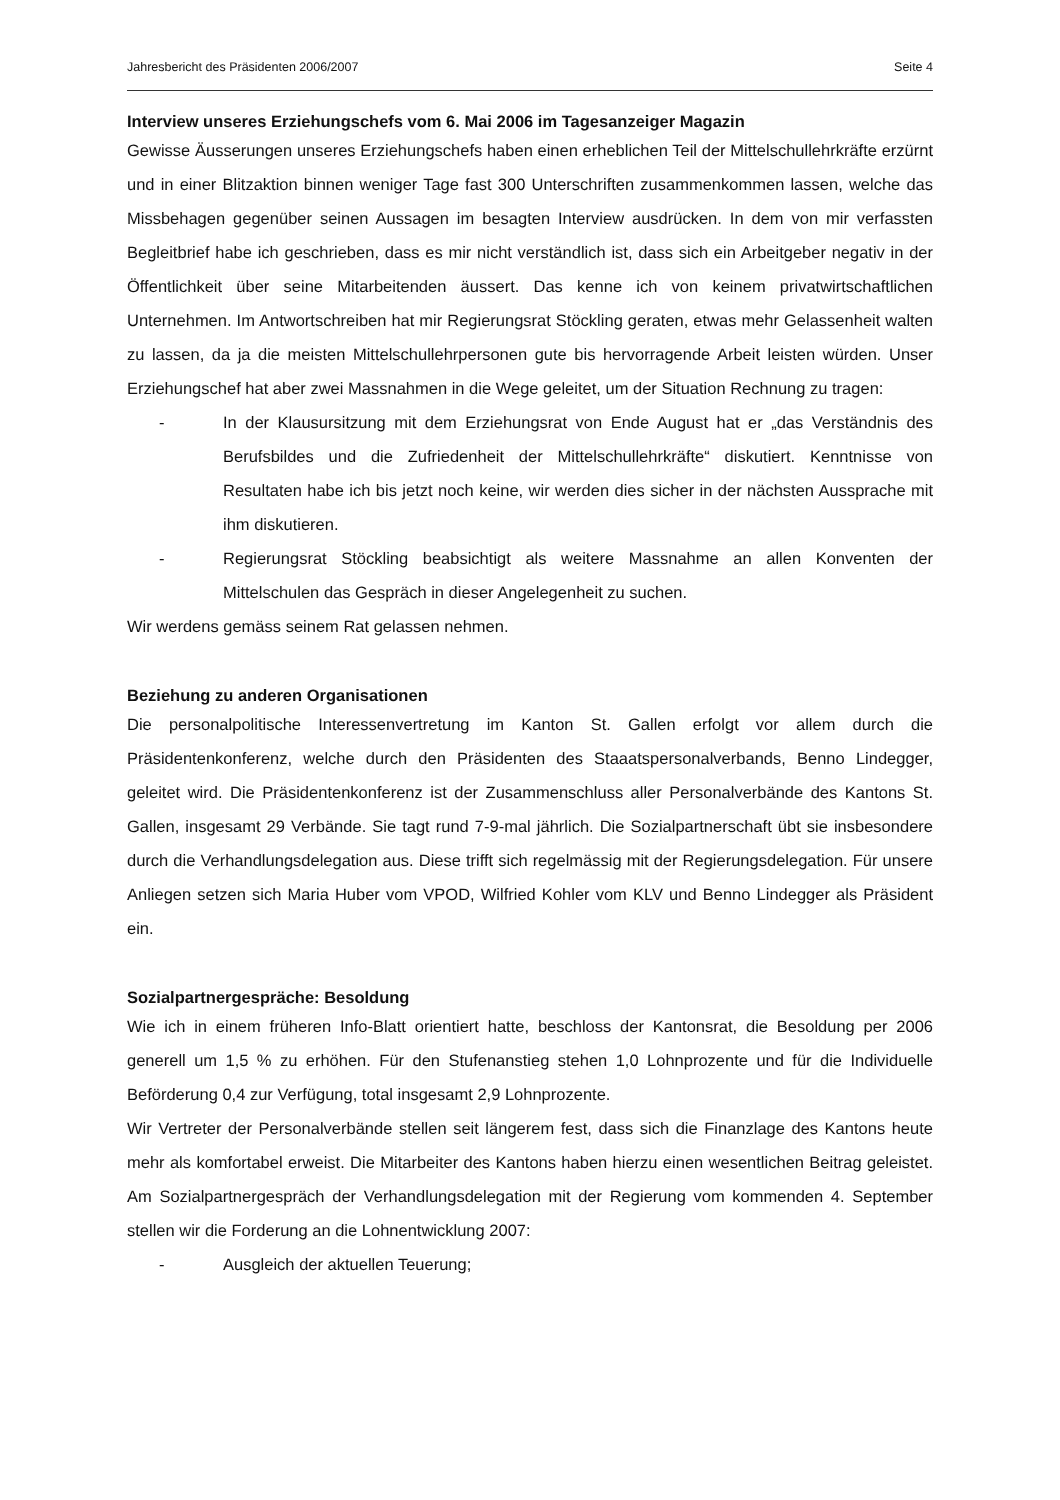Jahresbericht des Präsidenten 2006/2007 Seite 4
Interview unseres Erziehungschefs vom 6. Mai 2006 im Tagesanzeiger Magazin
Gewisse Äusserungen unseres Erziehungschefs haben einen erheblichen Teil der Mittelschullehrkräfte erzürnt und in einer Blitzaktion binnen weniger Tage fast 300 Unterschriften zusammenkommen lassen, welche das Missbehagen gegenüber seinen Aussagen im besagten Interview ausdrücken. In dem von mir verfassten Begleitbrief habe ich geschrieben, dass es mir nicht verständlich ist, dass sich ein Arbeitgeber negativ in der Öffentlichkeit über seine Mitarbeitenden äussert. Das kenne ich von keinem privatwirtschaftlichen Unternehmen. Im Antwortschreiben hat mir Regierungsrat Stöckling geraten, etwas mehr Gelassenheit walten zu lassen, da ja die meisten Mittelschullehrpersonen gute bis hervorragende Arbeit leisten würden. Unser Erziehungschef hat aber zwei Massnahmen in die Wege geleitet, um der Situation Rechnung zu tragen:
- In der Klausursitzung mit dem Erziehungsrat von Ende August hat er „das Verständnis des Berufsbildes und die Zufriedenheit der Mittelschullehrkräfte“ diskutiert. Kenntnisse von Resultaten habe ich bis jetzt noch keine, wir werden dies sicher in der nächsten Aussprache mit ihm diskutieren.
- Regierungsrat Stöckling beabsichtigt als weitere Massnahme an allen Konventen der Mittelschulen das Gespräch in dieser Angelegenheit zu suchen.
Wir werdens gemäss seinem Rat gelassen nehmen.
Beziehung zu anderen Organisationen
Die personalpolitische Interessenvertretung im Kanton St. Gallen erfolgt vor allem durch die Präsidentenkonferenz, welche durch den Präsidenten des Staaatspersonalverbands, Benno Lindegger, geleitet wird. Die Präsidentenkonferenz ist der Zusammenschluss aller Personalverbände des Kantons St. Gallen, insgesamt 29 Verbände. Sie tagt rund 7-9-mal jährlich. Die Sozialpartnerschaft übt sie insbesondere durch die Verhandlungsdelegation aus. Diese trifft sich regelmässig mit der Regierungsdelegation. Für unsere Anliegen setzen sich Maria Huber vom VPOD, Wilfried Kohler vom KLV und Benno Lindegger als Präsident ein.
Sozialpartnergespräche: Besoldung
Wie ich in einem früheren Info-Blatt orientiert hatte, beschloss der Kantonsrat, die Besoldung per 2006 generell um 1,5 % zu erhöhen. Für den Stufenanstieg stehen 1,0 Lohnprozente und für die Individuelle Beförderung 0,4 zur Verfügung, total insgesamt 2,9 Lohnprozente.
Wir Vertreter der Personalverbände stellen seit längerem fest, dass sich die Finanzlage des Kantons heute mehr als komfortabel erweist. Die Mitarbeiter des Kantons haben hierzu einen wesentlichen Beitrag geleistet. Am Sozialpartnergespräch der Verhandlungsdelegation mit der Regierung vom kommenden 4. September stellen wir die Forderung an die Lohnentwicklung 2007:
- Ausgleich der aktuellen Teuerung;